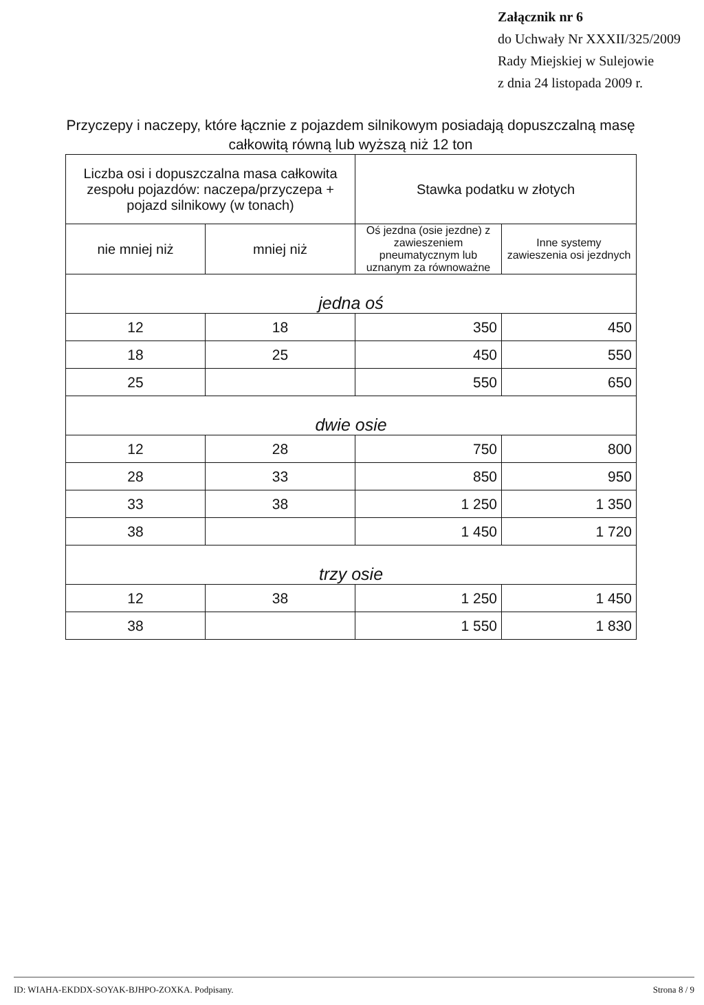Załącznik nr 6
do Uchwały Nr XXXII/325/2009
Rady Miejskiej w Sulejowie
z dnia 24 listopada 2009 r.
Przyczepy i naczepy, które łącznie z pojazdem silnikowym posiadają dopuszczalną masę całkowitą równą lub wyższą niż 12 ton
| Liczba osi i dopuszczalna masa całkowita zespołu pojazdów: naczepa/przyczepa + pojazd silnikowy (w tonach) | | Stawka podatku w złotych | |
| --- | --- | --- | --- |
| nie mniej niż | mniej niż | Oś jezdna (osie jezdne) z zawieszeniem pneumatycznym lub uznanym za równoważne | Inne systemy zawieszenia osi jezdnych |
| jedna oś | | | |
| 12 | 18 | 350 | 450 |
| 18 | 25 | 450 | 550 |
| 25 | | 550 | 650 |
| dwie osie | | | |
| 12 | 28 | 750 | 800 |
| 28 | 33 | 850 | 950 |
| 33 | 38 | 1 250 | 1 350 |
| 38 | | 1 450 | 1 720 |
| trzy osie | | | |
| 12 | 38 | 1 250 | 1 450 |
| 38 | | 1 550 | 1 830 |
ID: WIAHA-EKDDX-SOYAK-BJHPO-ZOXKA. Podpisany. Strona 8 / 9